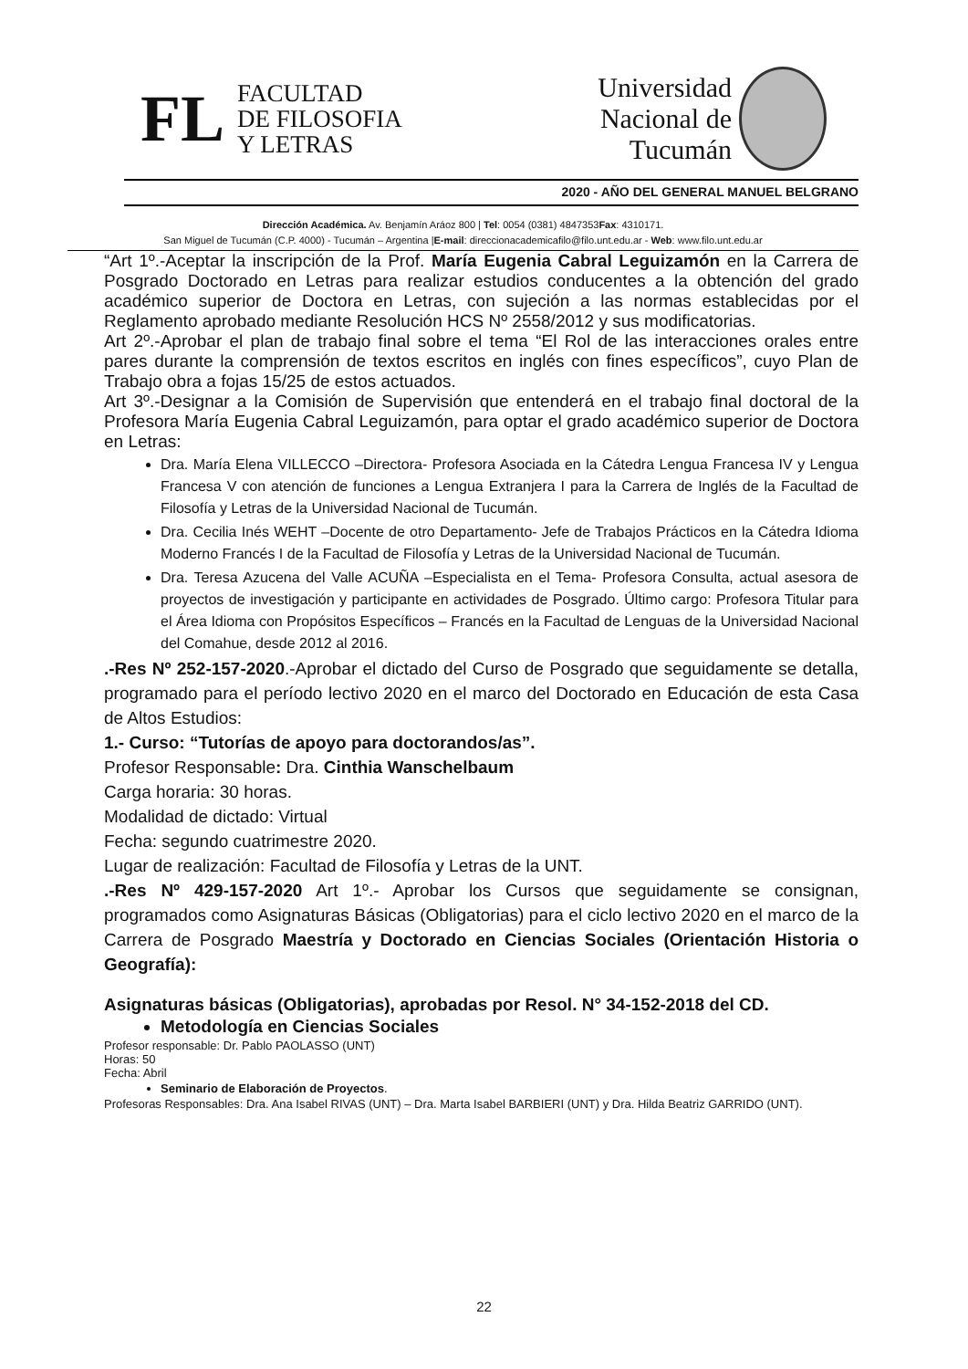FL
FACULTAD
DE FILOSOFIA
Y LETRAS
Universidad
Nacional de
Tucumán
2020 - AÑO DEL GENERAL MANUEL BELGRANO
Dirección Académica. Av. Benjamín Aráoz 800 | Tel: 0054 (0381) 4847353Fax: 4310171.
San Miguel de Tucumán (C.P. 4000) - Tucumán – Argentina |E-mail: direccionacademicafilo@filo.unt.edu.ar - Web: www.filo.unt.edu.ar
“Art 1º.-Aceptar la inscripción de la Prof. María Eugenia Cabral Leguizamón en la Carrera de Posgrado Doctorado en Letras para realizar estudios conducentes a la obtención del grado académico superior de Doctora en Letras, con sujeción a las normas establecidas por el Reglamento aprobado mediante Resolución HCS Nº 2558/2012 y sus modificatorias.
Art 2º.-Aprobar el plan de trabajo final sobre el tema “El Rol de las interacciones orales entre pares durante la comprensión de textos escritos en inglés con fines específicos”, cuyo Plan de Trabajo obra a fojas 15/25 de estos actuados.
Art 3º.-Designar a la Comisión de Supervisión que entenderá en el trabajo final doctoral de la Profesora María Eugenia Cabral Leguizamón, para optar el grado académico superior de Doctora en Letras:
Dra. María Elena VILLECCO –Directora- Profesora Asociada en la Cátedra Lengua Francesa IV y Lengua Francesa V con atención de funciones a Lengua Extranjera I para la Carrera de Inglés de la Facultad de Filosofía y Letras de la Universidad Nacional de Tucumán.
Dra. Cecilia Inés WEHT –Docente de otro Departamento- Jefe de Trabajos Prácticos en la Cátedra Idioma Moderno Francés I de la Facultad de Filosofía y Letras de la Universidad Nacional de Tucumán.
Dra. Teresa Azucena del Valle ACUÑA –Especialista en el Tema- Profesora Consulta, actual asesora de proyectos de investigación y participante en actividades de Posgrado. Último cargo: Profesora Titular para el Área Idioma con Propósitos Específicos – Francés en la Facultad de Lenguas de la Universidad Nacional del Comahue, desde 2012 al 2016.
.-Res Nº 252-157-2020.-Aprobar el dictado del Curso de Posgrado que seguidamente se detalla, programado para el período lectivo 2020 en el marco del Doctorado en Educación de esta Casa de Altos Estudios:
1.- Curso: “Tutorías de apoyo para doctorandos/as”.
Profesor Responsable: Dra. Cinthia Wanschelbaum
Carga horaria: 30 horas.
Modalidad de dictado: Virtual
Fecha: segundo cuatrimestre 2020.
Lugar de realización: Facultad de Filosofía y Letras de la UNT.
.-Res Nº 429-157-2020 Art 1º.- Aprobar los Cursos que seguidamente se consignan, programados como Asignaturas Básicas (Obligatorias) para el ciclo lectivo 2020 en el marco de la Carrera de Posgrado Maestría y Doctorado en Ciencias Sociales (Orientación Historia o Geografía):
Asignaturas básicas (Obligatorias), aprobadas por Resol. N° 34-152-2018 del CD.
Metodología en Ciencias Sociales
Profesor responsable: Dr. Pablo PAOLASSO (UNT)
Horas: 50
Fecha: Abril
Seminario de Elaboración de Proyectos.
Profesoras Responsables: Dra. Ana Isabel RIVAS (UNT) – Dra. Marta Isabel BARBIERI (UNT) y Dra. Hilda Beatriz GARRIDO (UNT).
22